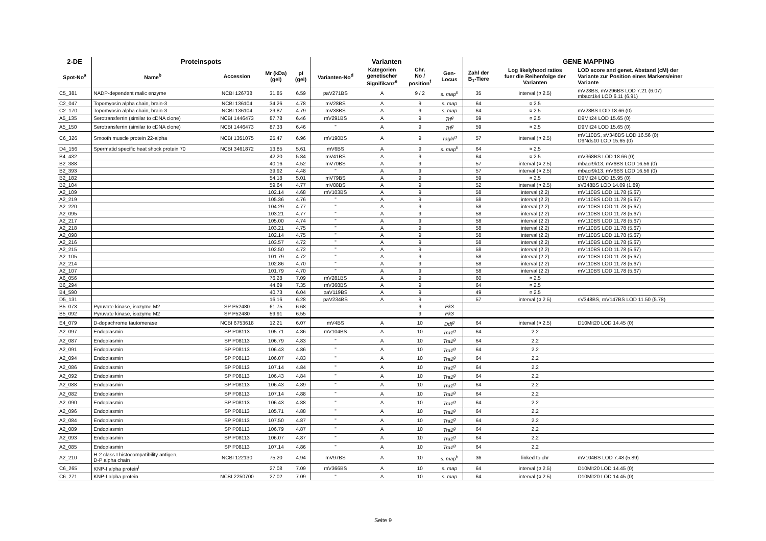| 2-DE | Proteinspots | | | | Varianten | | | | GENE MAPPING | | |
| --- | --- | --- | --- | --- | --- | --- | --- | --- | --- | --- | --- |
| Spot-No<sup>a</sup> | Name<sup>b</sup> | Accession | Mr (kDa) (gel) | pI (gel) | Varianten-No<sup>d</sup> | Kategorien genetischer Signifikanz<sup>e</sup> | Chr. No / position<sup>f</sup> | Gen- Locus | Zahl der B<sub>1</sub>-Tiere | Log likelyhood ratios fuer die Reihenfolge der Varianten | LOD score and genet. Abstand (cM) der Variante zur Position eines Markers/einer Variante |
| C5_381 | NADP-dependent malic enzyme | NCBI 126738 | 31.85 | 6.59 | paV271BS | A | 9 / 2 | s. map<sup>h</sup> | 35 | interval (¤ 2.5) | mV28BS, mV296BS LOD 7.21 (6.07) mbacr1k4 LOD 6.11 (6.91) |
| C2_047 | Topomyosin alpha chain, brain-3 | NCBI 136104 | 34.26 | 4.78 | mV28BS | A | 9 | s. map | 64 | ¤ 2.5 | |
| C2_170 | Topomyosin alpha chain, brain-3 | NCBI 136104 | 29.87 | 4.79 | mV38BS | A | 9 | s. map | 64 | ¤ 2.5 | mV28BS LOD 18.66 (0) |
| A5_135 | Serotransferrin (similar to cDNA clone) | NCBI 1446473 | 87.78 | 6.46 | mV291BS | A | 9 | Trf<sup>g</sup> | 59 | ¤ 2.5 | D9Mit24 LOD 15.65 (0) |
| A5_150 | Serotransferrin (similar to cDNA clone) | NCBI 1446473 | 87.33 | 6.46 | " | A | 9 | Trf<sup>g</sup> | 59 | ¤ 2.5 | D9Mit24 LOD 15.65 (0) |
| C6_326 | Smooth muscle protein 22-alpha | NCBI 1351075 | 25.47 | 6.96 | mV190BS | A | 9 | Tagln<sup>g</sup> | 57 | interval (¤ 2.5) | mV110BS, sV348BS LOD 16.56 (0) D9Nds10 LOD 15.65 (0) |
| D4_156 | Spermatid specific heat shock protein 70 | NCBI 3461872 | 13.85 | 5.61 | mV6BS | A | 9 | s. map<sup>h</sup> | 64 | ¤ 2.5 | |
| B4_432 | | | 42.20 | 5.84 | mV41BS | A | 9 | | 64 | ¤ 2.5 | mV368BS LOD 18.66 (0) |
| B2_388 | | | 40.16 | 4.52 | mV70BS | A | 9 | | 57 | interval (¤ 2.5) | mbacr9k13, mV6BS LOD 16.56 (0) |
| B2_393 | | | 39.92 | 4.48 | " | A | 9 | | 57 | interval (¤ 2.5) | mbacr9k13, mV6BS LOD 16.56 (0) |
| B2_182 | | | 54.18 | 5.01 | mV79BS | A | 9 | | 59 | ¤ 2.5 | D9Mit24 LOD 15.95 (0) |
| B2_104 | | | 59.64 | 4.77 | mV88BS | A | 9 | | 52 | interval (¤ 2.5) | sV348BS LOD 14.09 (1.89) |
| A2_109 | | | 102.14 | 4.68 | mV103BS | A | 9 | | 58 | interval (2.2) | mV110BS LOD 11.78 (5.67) |
| A2_219 | | | 105.36 | 4.76 | " | A | 9 | | 58 | interval (2.2) | mV110BS LOD 11.78 (5.67) |
| A2_220 | | | 104.29 | 4.77 | " | A | 9 | | 58 | interval (2.2) | mV110BS LOD 11.78 (5.67) |
| A2_095 | | | 103.21 | 4.77 | " | A | 9 | | 58 | interval (2.2) | mV110BS LOD 11.78 (5.67) |
| A2_217 | | | 105.00 | 4.74 | " | A | 9 | | 58 | interval (2.2) | mV110BS LOD 11.78 (5.67) |
| A2_218 | | | 103.21 | 4.75 | " | A | 9 | | 58 | interval (2.2) | mV110BS LOD 11.78 (5.67) |
| A2_098 | | | 102.14 | 4.75 | " | A | 9 | | 58 | interval (2.2) | mV110BS LOD 11.78 (5.67) |
| A2_216 | | | 103.57 | 4.72 | " | A | 9 | | 58 | interval (2.2) | mV110BS LOD 11.78 (5.67) |
| A2_215 | | | 102.50 | 4.72 | " | A | 9 | | 58 | interval (2.2) | mV110BS LOD 11.78 (5.67) |
| A2_105 | | | 101.79 | 4.72 | " | A | 9 | | 58 | interval (2.2) | mV110BS LOD 11.78 (5.67) |
| A2_214 | | | 102.86 | 4.70 | " | A | 9 | | 58 | interval (2.2) | mV110BS LOD 11.78 (5.67) |
| A2_107 | | | 101.79 | 4.70 | " | A | 9 | | 58 | interval (2.2) | mV110BS LOD 11.78 (5.67) |
| A6_056 | | | 76.28 | 7.09 | mV281BS | A | 9 | | 60 | ¤ 2.5 | |
| B6_294 | | | 44.69 | 7.35 | mV368BS | A | 9 | | 64 | ¤ 2.5 | |
| B4_590 | | | 40.73 | 6.04 | paV119BS | A | 9 | | 49 | ¤ 2.5 | |
| D5_131 | | | 16.16 | 6.28 | paV234BS | A | 9 | | 57 | interval (¤ 2.5) | sV348BS, mV147BS LOD 11.50 (5.78) |
| B5_073 | Pyruvate kinase, isozyme M2 | SP P52480 | 61.75 | 6.68 | | | 9 | Pk3 | | | |
| B5_092 | Pyruvate kinase, isozyme M2 | SP P52480 | 59.91 | 6.55 | | | 9 | Pk3 | | | |
| E4_079 | D-dopachrome tautomerase | NCBI 6753618 | 12.21 | 6.07 | mV4BS | A | 10 | Ddt<sup>g</sup> | 64 | interval (¤ 2.5) | D10Mit20 LOD 14.45 (0) |
| A2_097 | Endoplasmin | SP P08113 | 105.71 | 4.86 | mV104BS | A | 10 | Tra1<sup>g</sup> | 64 | 2.2 | |
| A2_087 | Endoplasmin | SP P08113 | 106.79 | 4.83 | " | A | 10 | Tra1<sup>g</sup> | 64 | 2.2 | |
| A2_091 | Endoplasmin | SP P08113 | 106.43 | 4.86 | " | A | 10 | Tra1<sup>g</sup> | 64 | 2.2 | |
| A2_094 | Endoplasmin | SP P08113 | 106.07 | 4.83 | " | A | 10 | Tra1<sup>g</sup> | 64 | 2.2 | |
| A2_086 | Endoplasmin | SP P08113 | 107.14 | 4.84 | " | A | 10 | Tra1<sup>g</sup> | 64 | 2.2 | |
| A2_092 | Endoplasmin | SP P08113 | 106.43 | 4.84 | " | A | 10 | Tra1<sup>g</sup> | 64 | 2.2 | |
| A2_088 | Endoplasmin | SP P08113 | 106.43 | 4.89 | " | A | 10 | Tra1<sup>g</sup> | 64 | 2.2 | |
| A2_082 | Endoplasmin | SP P08113 | 107.14 | 4.88 | " | A | 10 | Tra1<sup>g</sup> | 64 | 2.2 | |
| A2_090 | Endoplasmin | SP P08113 | 106.43 | 4.88 | " | A | 10 | Tra1<sup>g</sup> | 64 | 2.2 | |
| A2_096 | Endoplasmin | SP P08113 | 105.71 | 4.88 | " | A | 10 | Tra1<sup>g</sup> | 64 | 2.2 | |
| A2_084 | Endoplasmin | SP P08113 | 107.50 | 4.87 | " | A | 10 | Tra1<sup>g</sup> | 64 | 2.2 | |
| A2_089 | Endoplasmin | SP P08113 | 106.79 | 4.87 | " | A | 10 | Tra1<sup>g</sup> | 64 | 2.2 | |
| A2_093 | Endoplasmin | SP P08113 | 106.07 | 4.87 | " | A | 10 | Tra1<sup>g</sup> | 64 | 2.2 | |
| A2_085 | Endoplasmin | SP P08113 | 107.14 | 4.86 | " | A | 10 | Tra1<sup>g</sup> | 64 | 2.2 | |
| A2_210 | H-2 class I histocompatibility antigen, D-P alpha chain | NCBI 122130 | 75.20 | 4.94 | mV97BS | A | 10 | s. map<sup>h</sup> | 36 | linked to chr | mV104BS LOD 7.48 (5.89) |
| C6_265 | KNP-I alpha protein<sup>i</sup> | | 27.08 | 7.09 | mV366BS | A | 10 | s. map | 64 | interval (¤ 2.5) | D10Mit20 LOD 14.45 (0) |
| C6_271 | KNP-I alpha protein | NCBI 2250700 | 27.02 | 7.09 | " | A | 10 | s. map | 64 | interval (¤ 2.5) | D10Mit20 LOD 14.45 (0) |
Seite 9